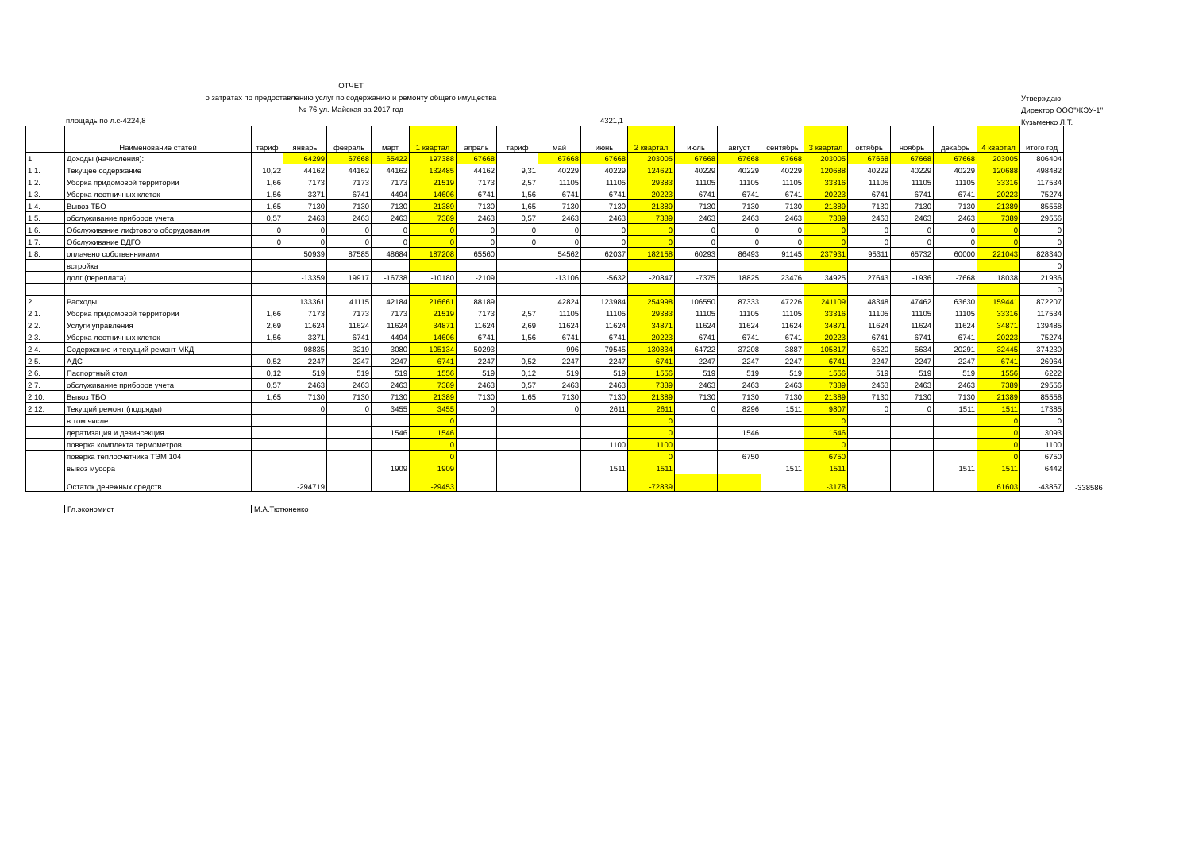ОТЧЕТ
о затратах по предоставлению услуг по содержанию и ремонту общего имущества
№ 76 ул. Майская за 2017 год
Утверждаю:
Директор ООО"ЖЭУ-1"
Кузьменко Л.Т.
площадь по л.с-4224,8 4321,1
| | Наименование статей | тариф | январь | февраль | март | 1 квартал | апрель | тариф | май | июнь | 2 квартал | июль | август | сентябрь | 3 квартал | октябрь | ноябрь | декабрь | 4 квартал | итого год | |
| 1. | Доходы (начисления): | | 64299 | 67668 | 65422 | 197388 | 67668 | | 67668 | 67668 | 203005 | 67668 | 67668 | 67668 | 203005 | 67668 | 67668 | 67668 | 203005 | 806404 | |
| 1.1. | Текущее содержание | 10,22 | 44162 | 44162 | 44162 | 132485 | 44162 | 9,31 | 40229 | 40229 | 124621 | 40229 | 40229 | 40229 | 120688 | 40229 | 40229 | 40229 | 120688 | 498482 | |
| 1.2. | Уборка придомовой территории | 1,66 | 7173 | 7173 | 7173 | 21519 | 7173 | 2,57 | 11105 | 11105 | 29383 | 11105 | 11105 | 11105 | 33316 | 11105 | 11105 | 11105 | 33316 | 117534 | |
| 1.3. | Уборка лестничных клеток | 1,56 | 3371 | 6741 | 4494 | 14606 | 6741 | 1,56 | 6741 | 6741 | 20223 | 6741 | 6741 | 6741 | 20223 | 6741 | 6741 | 6741 | 20223 | 75274 | |
| 1.4. | Вывоз ТБО | 1,65 | 7130 | 7130 | 7130 | 21389 | 7130 | 1,65 | 7130 | 7130 | 21389 | 7130 | 7130 | 7130 | 21389 | 7130 | 7130 | 7130 | 21389 | 85558 | |
| 1.5. | обслуживание приборов учета | 0,57 | 2463 | 2463 | 2463 | 7389 | 2463 | 0,57 | 2463 | 2463 | 7389 | 2463 | 2463 | 2463 | 7389 | 2463 | 2463 | 2463 | 7389 | 29556 | |
| 1.6. | Обслуживание лифтового оборудования | 0 | 0 | 0 | 0 | 0 | 0 | 0 | 0 | 0 | 0 | 0 | 0 | 0 | 0 | 0 | 0 | 0 | 0 | 0 | |
| 1.7. | Обслуживание ВДГО | 0 | 0 | 0 | 0 | 0 | 0 | 0 | 0 | 0 | 0 | 0 | 0 | 0 | 0 | 0 | 0 | 0 | 0 | 0 | |
| 1.8. | оплачено собственниками | | 50939 | 87585 | 48684 | 187208 | 65560 | | 54562 | 62037 | 182158 | 60293 | 86493 | 91145 | 237931 | 95311 | 65732 | 60000 | 221043 | 828340 | |
| | встройка | | | | | | | | | | | | | | | | | | | 0 | |
| | долг (переплата) | | -13359 | 19917 | -16738 | -10180 | -2109 | | -13106 | -5632 | -20847 | -7375 | 18825 | 23476 | 34925 | 27643 | -1936 | -7668 | 18038 | 21936 | |
| | | | | | | | | | | | | | | | | | | | | 0 | |
| 2. | Расходы: | | 133361 | 41115 | 42184 | 216661 | 88189 | | 42824 | 123984 | 254998 | 106550 | 87333 | 47226 | 241109 | 48348 | 47462 | 63630 | 159441 | 872207 | |
| 2.1. | Уборка придомовой территории | 1,66 | 7173 | 7173 | 7173 | 21519 | 7173 | 2,57 | 11105 | 11105 | 29383 | 11105 | 11105 | 11105 | 33316 | 11105 | 11105 | 11105 | 33316 | 117534 | |
| 2.2. | Услуги управления | 2,69 | 11624 | 11624 | 11624 | 34871 | 11624 | 2,69 | 11624 | 11624 | 34871 | 11624 | 11624 | 11624 | 34871 | 11624 | 11624 | 11624 | 34871 | 139485 | |
| 2.3. | Уборка лестничных клеток | 1,56 | 3371 | 6741 | 4494 | 14606 | 6741 | 1,56 | 6741 | 6741 | 20223 | 6741 | 6741 | 6741 | 20223 | 6741 | 6741 | 6741 | 20223 | 75274 | |
| 2.4. | Содержание и текущий ремонт МКД | | 98835 | 3219 | 3080 | 105134 | 50293 | | 996 | 79545 | 130834 | 64722 | 37208 | 3887 | 105817 | 6520 | 5634 | 20291 | 32445 | 374230 | |
| 2.5. | АДС | 0,52 | 2247 | 2247 | 2247 | 6741 | 2247 | 0,52 | 2247 | 2247 | 6741 | 2247 | 2247 | 2247 | 6741 | 2247 | 2247 | 2247 | 6741 | 26964 | |
| 2.6. | Паспортный стол | 0,12 | 519 | 519 | 519 | 1556 | 519 | 0,12 | 519 | 519 | 1556 | 519 | 519 | 519 | 1556 | 519 | 519 | 519 | 1556 | 6222 | |
| 2.7. | обслуживание приборов учета | 0,57 | 2463 | 2463 | 2463 | 7389 | 2463 | 0,57 | 2463 | 2463 | 7389 | 2463 | 2463 | 2463 | 7389 | 2463 | 2463 | 2463 | 7389 | 29556 | |
| 2.10. | Вывоз ТБО | 1,65 | 7130 | 7130 | 7130 | 21389 | 7130 | 1,65 | 7130 | 7130 | 21389 | 7130 | 7130 | 7130 | 21389 | 7130 | 7130 | 7130 | 21389 | 85558 | |
| 2.12. | Текущий ремонт (подряды) | | 0 | 0 | 3455 | 3455 | 0 | | 0 | 2611 | 2611 | 0 | 8296 | 1511 | 9807 | 0 | 0 | 1511 | 1511 | 17385 | |
| | в том числе: | | | | | 0 | | | | | 0 | | | | 0 | | | | 0 | 0 | |
| | дератизация и дезинсекция | | | | 1546 | 1546 | | | | | 0 | | 1546 | | 1546 | | | | 0 | 3093 | |
| | поверка комплекта термометров | | | | | 0 | | | | 1100 | 1100 | | | | 0 | | | | 0 | 1100 | |
| | поверка теплосчетчика ТЭМ 104 | | | | | 0 | | | | | 0 | | 6750 | | 6750 | | | | 0 | 6750 | |
| | вывоз мусора | | | | 1909 | 1909 | | | | 1511 | 1511 | | | 1511 | 1511 | | | 1511 | 1511 | 6442 | |
| | Остаток денежных средств | | -294719 | | | -29453 | | | | | -72839 | | | | -3178 | | | | 61603 | -43867 | -338586 |
Гл.экономист М.А.Тютюненко